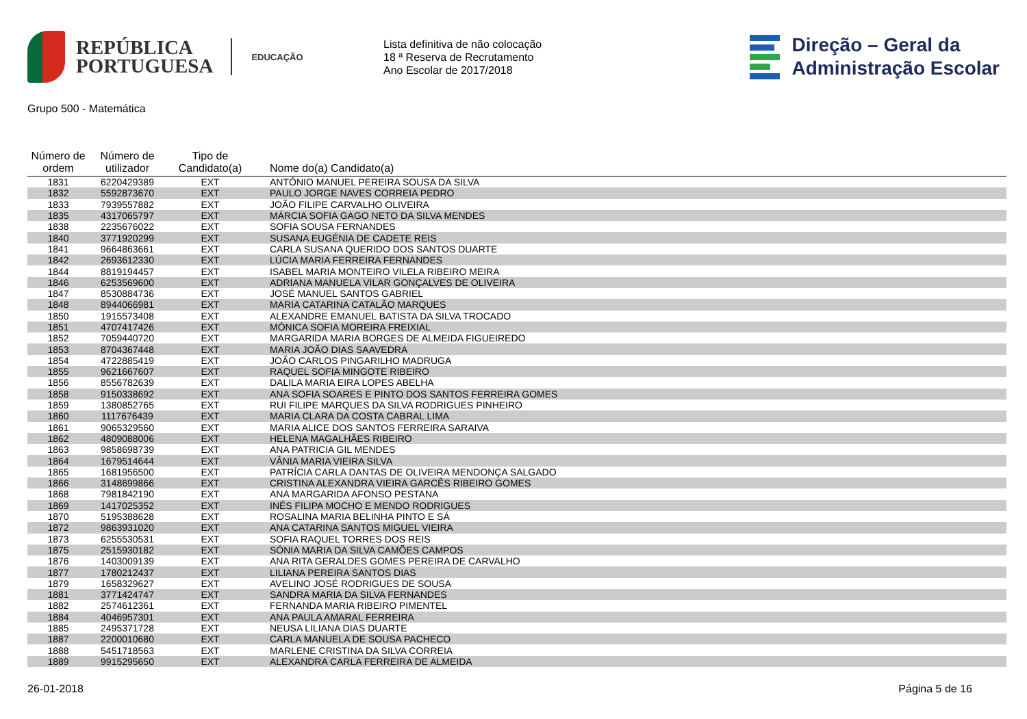REPÚBLICA
PORTUGUESA
EDUCAÇÃO
Lista definitiva de não colocação
18 ª Reserva de Recrutamento
Ano Escolar de 2017/2018
Direção – Geral da
Administração Escolar
Grupo 500 - Matemática
| Número de ordem | Número de utilizador | Tipo de Candidato(a) | Nome do(a) Candidato(a) |
| --- | --- | --- | --- |
| 1831 | 6220429389 | EXT | ANTÓNIO MANUEL PEREIRA SOUSA DA SILVA |
| 1832 | 5592873670 | EXT | PAULO JORGE NAVES CORREIA PEDRO |
| 1833 | 7939557882 | EXT | JOÃO FILIPE CARVALHO OLIVEIRA |
| 1835 | 4317065797 | EXT | MÁRCIA SOFIA GAGO NETO DA SILVA MENDES |
| 1838 | 2235676022 | EXT | SOFIA SOUSA FERNANDES |
| 1840 | 3771920299 | EXT | SUSANA EUGÉNIA DE CADETE REIS |
| 1841 | 9664863661 | EXT | CARLA SUSANA QUERIDO DOS SANTOS DUARTE |
| 1842 | 2693612330 | EXT | LÚCIA MARIA FERREIRA FERNANDES |
| 1844 | 8819194457 | EXT | ISABEL MARIA MONTEIRO VILELA RIBEIRO MEIRA |
| 1846 | 6253569600 | EXT | ADRIANA MANUELA VILAR GONÇALVES DE OLIVEIRA |
| 1847 | 8530884736 | EXT | JOSÉ MANUEL SANTOS GABRIEL |
| 1848 | 8944066981 | EXT | MARIA CATARINA CATALÃO MARQUES |
| 1850 | 1915573408 | EXT | ALEXANDRE EMANUEL BATISTA DA SILVA TROCADO |
| 1851 | 4707417426 | EXT | MÓNICA SOFIA MOREIRA FREIXIAL |
| 1852 | 7059440720 | EXT | MARGARIDA MARIA BORGES DE ALMEIDA FIGUEIREDO |
| 1853 | 8704367448 | EXT | MARIA JOÃO DIAS SAAVEDRA |
| 1854 | 4722885419 | EXT | JOÃO CARLOS PINGARILHO MADRUGA |
| 1855 | 9621667607 | EXT | RAQUEL SOFIA MINGOTE RIBEIRO |
| 1856 | 8556782639 | EXT | DALILA MARIA EIRA LOPES ABELHA |
| 1858 | 9150338692 | EXT | ANA SOFIA SOARES E PINTO DOS SANTOS FERREIRA GOMES |
| 1859 | 1380852765 | EXT | RUI FILIPE MARQUES DA SILVA RODRIGUES PINHEIRO |
| 1860 | 1117676439 | EXT | MARIA CLARA DA COSTA CABRAL LIMA |
| 1861 | 9065329560 | EXT | MARIA ALICE DOS SANTOS FERREIRA SARAIVA |
| 1862 | 4809088006 | EXT | HELENA MAGALHÃES RIBEIRO |
| 1863 | 9858698739 | EXT | ANA PATRICIA GIL MENDES |
| 1864 | 1679514644 | EXT | VÂNIA MARIA VIEIRA SILVA |
| 1865 | 1681956500 | EXT | PATRÍCIA CARLA DANTAS DE OLIVEIRA MENDONÇA SALGADO |
| 1866 | 3148699866 | EXT | CRISTINA ALEXANDRA VIEIRA GARCÊS RIBEIRO GOMES |
| 1868 | 7981842190 | EXT | ANA MARGARIDA AFONSO PESTANA |
| 1869 | 1417025352 | EXT | INÊS FILIPA MOCHO E MENDO RODRIGUES |
| 1870 | 5195388628 | EXT | ROSALINA MARIA BELINHA PINTO E SÁ |
| 1872 | 9863931020 | EXT | ANA CATARINA SANTOS MIGUEL VIEIRA |
| 1873 | 6255530531 | EXT | SOFIA RAQUEL TORRES DOS REIS |
| 1875 | 2515930182 | EXT | SÓNIA MARIA DA SILVA CAMÕES CAMPOS |
| 1876 | 1403009139 | EXT | ANA RITA GERALDES GOMES PEREIRA DE CARVALHO |
| 1877 | 1780212437 | EXT | LILIANA PEREIRA SANTOS DIAS |
| 1879 | 1658329627 | EXT | AVELINO JOSÉ RODRIGUES DE SOUSA |
| 1881 | 3771424747 | EXT | SANDRA MARIA DA SILVA FERNANDES |
| 1882 | 2574612361 | EXT | FERNANDA MARIA RIBEIRO PIMENTEL |
| 1884 | 4046957301 | EXT | ANA PAULA AMARAL FERREIRA |
| 1885 | 2495371728 | EXT | NEUSA LILIANA DIAS DUARTE |
| 1887 | 2200010680 | EXT | CARLA MANUELA DE SOUSA PACHECO |
| 1888 | 5451718563 | EXT | MARLENE CRISTINA DA SILVA CORREIA |
| 1889 | 9915295650 | EXT | ALEXANDRA CARLA FERREIRA DE ALMEIDA |
26-01-2018 Página 5 de 16